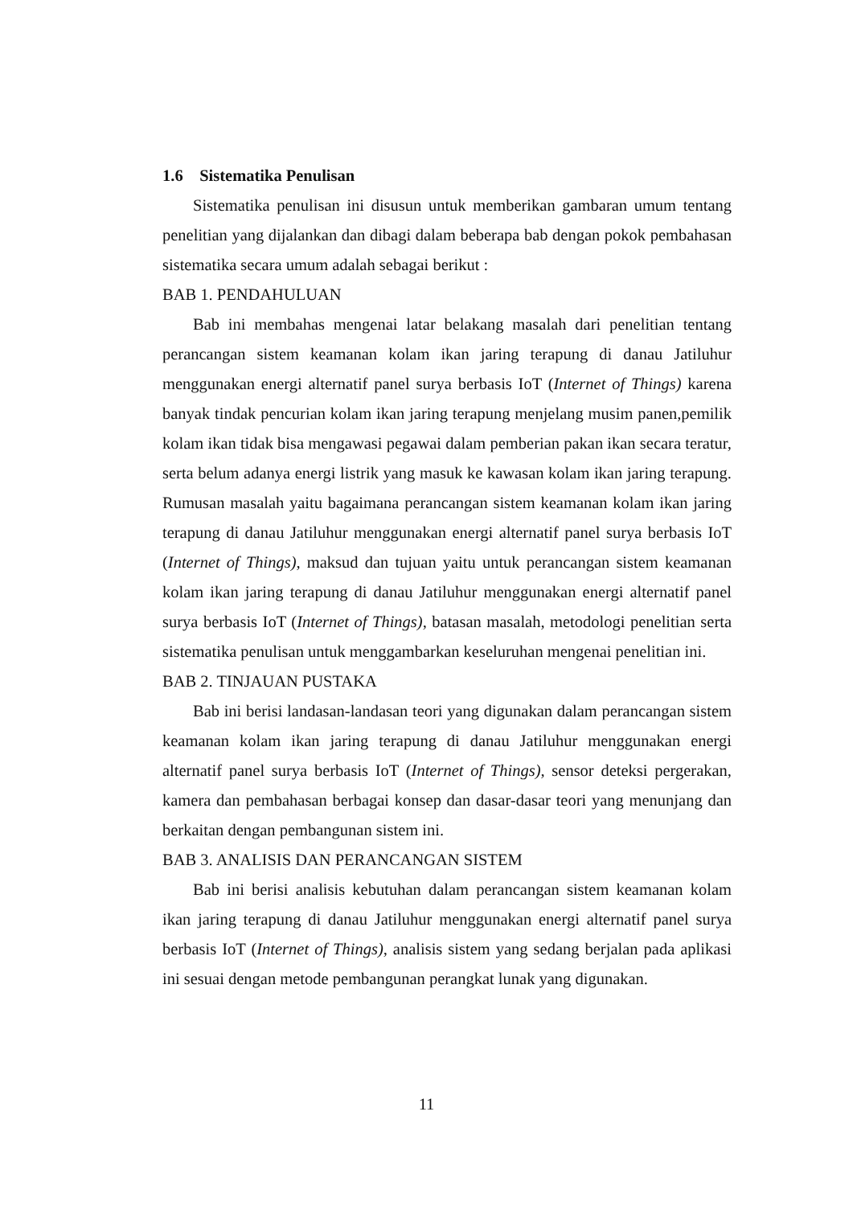1.6 Sistematika Penulisan
Sistematika penulisan ini disusun untuk memberikan gambaran umum tentang penelitian yang dijalankan dan dibagi dalam beberapa bab dengan pokok pembahasan sistematika secara umum adalah sebagai berikut :
BAB 1. PENDAHULUAN
Bab ini membahas mengenai latar belakang masalah dari penelitian tentang perancangan sistem keamanan kolam ikan jaring terapung di danau Jatiluhur menggunakan energi alternatif panel surya berbasis IoT (Internet of Things) karena banyak tindak pencurian kolam ikan jaring terapung menjelang musim panen,pemilik kolam ikan tidak bisa mengawasi pegawai dalam pemberian pakan ikan secara teratur, serta belum adanya energi listrik yang masuk ke kawasan kolam ikan jaring terapung. Rumusan masalah yaitu bagaimana perancangan sistem keamanan kolam ikan jaring terapung di danau Jatiluhur menggunakan energi alternatif panel surya berbasis IoT (Internet of Things), maksud dan tujuan yaitu untuk perancangan sistem keamanan kolam ikan jaring terapung di danau Jatiluhur menggunakan energi alternatif panel surya berbasis IoT (Internet of Things), batasan masalah, metodologi penelitian serta sistematika penulisan untuk menggambarkan keseluruhan mengenai penelitian ini.
BAB 2. TINJAUAN PUSTAKA
Bab ini berisi landasan-landasan teori yang digunakan dalam perancangan sistem keamanan kolam ikan jaring terapung di danau Jatiluhur menggunakan energi alternatif panel surya berbasis IoT (Internet of Things), sensor deteksi pergerakan, kamera dan pembahasan berbagai konsep dan dasar-dasar teori yang menunjang dan berkaitan dengan pembangunan sistem ini.
BAB 3. ANALISIS DAN PERANCANGAN SISTEM
Bab ini berisi analisis kebutuhan dalam perancangan sistem keamanan kolam ikan jaring terapung di danau Jatiluhur menggunakan energi alternatif panel surya berbasis IoT (Internet of Things), analisis sistem yang sedang berjalan pada aplikasi ini sesuai dengan metode pembangunan perangkat lunak yang digunakan.
11